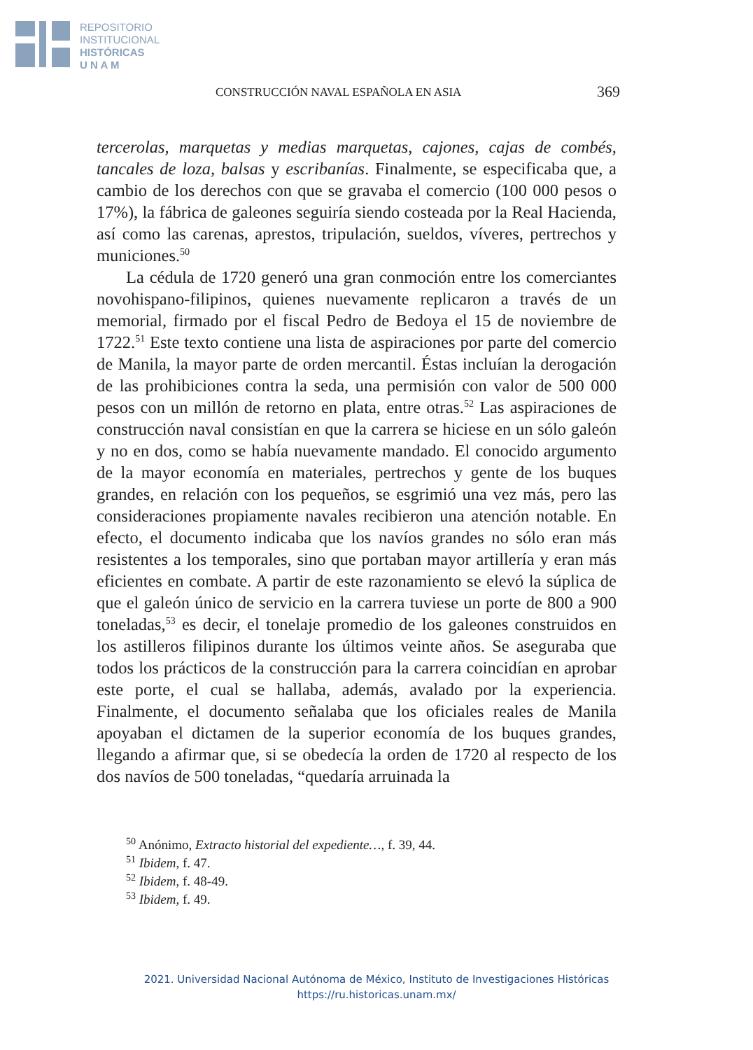REPOSITORIO
INSTITUCIONAL
HISTÓRICAS
U N A M
CONSTRUCCIÓN NAVAL ESPAÑOLA EN ASIA 369
tercerolas, marquetas y medias marquetas, cajones, cajas de combés, tancales de loza, balsas y escribanías. Finalmente, se especificaba que, a cambio de los derechos con que se gravaba el comercio (100 000 pesos o 17%), la fábrica de galeones seguiría siendo costeada por la Real Hacienda, así como las carenas, aprestos, tripulación, sueldos, víveres, pertrechos y municiones.<sup>50</sup>
La cédula de 1720 generó una gran conmoción entre los comerciantes novohispano-filipinos, quienes nuevamente replicaron a través de un memorial, firmado por el fiscal Pedro de Bedoya el 15 de noviembre de 1722.<sup>51</sup> Este texto contiene una lista de aspiraciones por parte del comercio de Manila, la mayor parte de orden mercantil. Éstas incluían la derogación de las prohibiciones contra la seda, una permisión con valor de 500 000 pesos con un millón de retorno en plata, entre otras.<sup>52</sup> Las aspiraciones de construcción naval consistían en que la carrera se hiciese en un sólo galeón y no en dos, como se había nuevamente mandado. El conocido argumento de la mayor economía en materiales, pertrechos y gente de los buques grandes, en relación con los pequeños, se esgrimió una vez más, pero las consideraciones propiamente navales recibieron una atención notable. En efecto, el documento indicaba que los navíos grandes no sólo eran más resistentes a los temporales, sino que portaban mayor artillería y eran más eficientes en combate. A partir de este razonamiento se elevó la súplica de que el galeón único de servicio en la carrera tuviese un porte de 800 a 900 toneladas,<sup>53</sup> es decir, el tonelaje promedio de los galeones construidos en los astilleros filipinos durante los últimos veinte años. Se aseguraba que todos los prácticos de la construcción para la carrera coincidían en aprobar este porte, el cual se hallaba, además, avalado por la experiencia. Finalmente, el documento señalaba que los oficiales reales de Manila apoyaban el dictamen de la superior economía de los buques grandes, llegando a afirmar que, si se obedecía la orden de 1720 al respecto de los dos navíos de 500 toneladas, “quedaría arruinada la
<sup>50</sup> Anónimo, Extracto historial del expediente…, f. 39, 44.
<sup>51</sup> Ibidem, f. 47.
<sup>52</sup> Ibidem, f. 48-49.
<sup>53</sup> Ibidem, f. 49.
2021. Universidad Nacional Autónoma de México, Instituto de Investigaciones Históricas
https://ru.historicas.unam.mx/